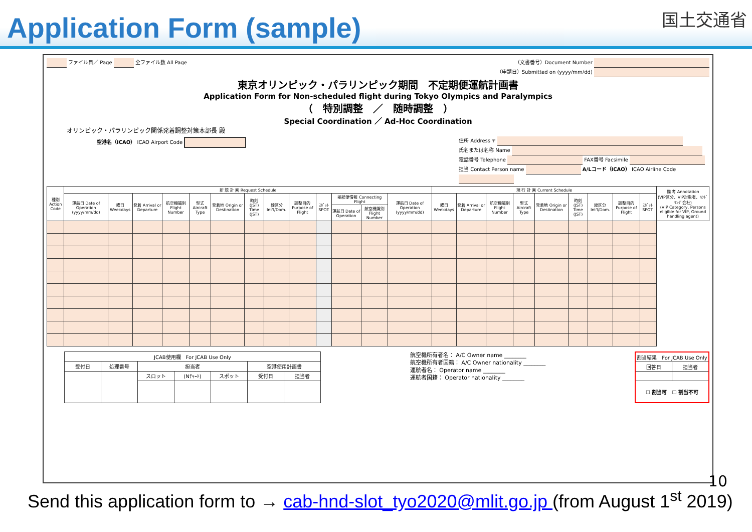Application Form (sample)
国土交通省
ファイル目／ Page 全ファイル数 All Page
（文書番号）Document Number
（申請日）Submitted on (yyyy/mm/dd)
東京オリンピック・パラリンピック期間　不定期便運航計画書
Application Form for Non-scheduled flight during Tokyo Olympics and Paralympics
（　特別調整　／　随時調整　）
Special Coordination ／ Ad-Hoc Coordination
オリンピック・パラリンピック関係発着調整対策本部長 殿
空港名（ICAO） ICAO Airport Code
住所 Address 〒
氏名または名称 Name
電話番号 Telephone FAX番号 Facsimile
担当 Contact Person name A/Lコード（ICAO） ICAO Airline Code
| 種別 Action Code | 新 規 計 画 Request Schedule | | | | | | | | | | | | | 現 行 計 画 Current Schedule | | | | | | | | | | 備 考 Annotation (VIP区分、VIP対象者、ﾊﾝﾄﾞﾘﾝｸﾞ会社) (VIP Category, Persons eligible for VIP, Ground handling agent) |
| --- | --- | --- | --- | --- | --- | --- | --- | --- | --- | --- | --- | --- | --- | --- | --- | --- | --- | --- | --- | --- | --- | --- | --- | --- |
| | 運航日 Date of Operation (yyyy/mm/dd) | 曜日 Weekdays | 発着 Arrival or Departure | 航空機識別 Flight Number | 型式 Aircraft Type | 発着地 Origin or Destination | 時刻 (JST) Time (JST) | 線区分 Int'l/Dom. | 調整目的 Purpose of Flight | ｽﾎﾟｯﾄ SPOT | 接続便情報 Connecting Flight | | 運航日 Date of Operation (yyyy/mm/dd) | 曜日 Weekdays | 発着 Arrival or Departure | 航空機識別 Flight Number | 型式 Aircraft Type | 発着地 Origin or Destination | 時刻 (JST) Time (JST) | 線区分 Int'l/Dom. | 調整目的 Purpose of Flight | ｽﾎﾟｯﾄ SPOT | | |
| | | | | | | | | | | | 運航日 Date of Operation | 航空機識別 Flight Number | | | | | | | | | | | | |
| JCAB使用欄 For JCAB Use Only | | | | | | |
| 受付日 | 処理番号 | 担当者 | | | 空港使用計画書 | |
| | | スロット | (Nﾁｬｰﾄ) | スポット | 受付日 | 担当者 |
航空機所有者名： A/C Owner name ________
航空機所有者国籍： A/C Owner nationality ________
運航者名： Operator name ________
運航者国籍： Operator nationality ________
| 割当結果 For JCAB Use Only | |
| 回答日 | 担当者 |
| ☐ 割当可 ☐ 割当不可 | |
10
Send this application form to → cab-hnd-slot_tyo2020@mlit.go.jp (from August 1<sup>st</sup> 2019)